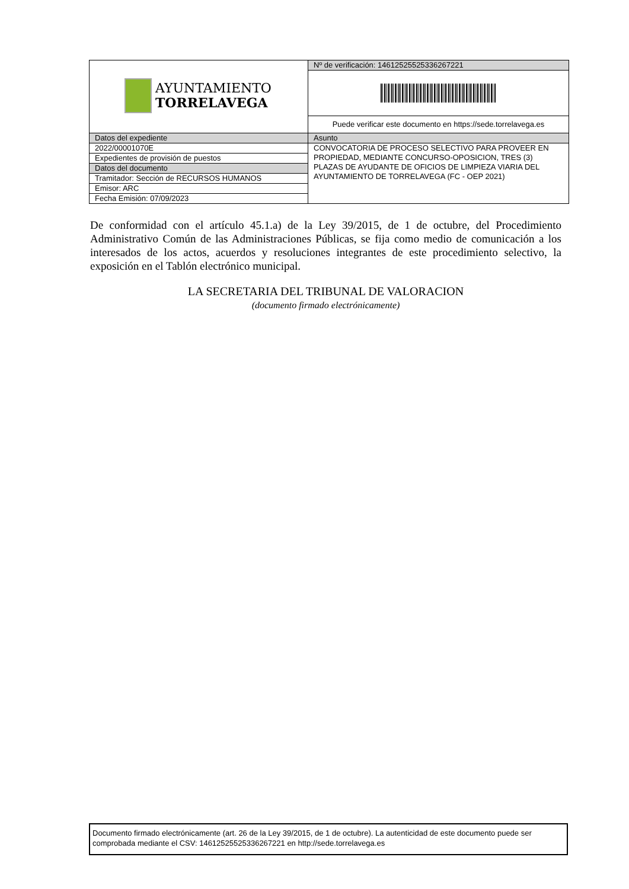| AYUNTAMIENTO TORRELAVEGA | Nº de verificación: 14612525525336267221 |
| | Puede verificar este documento en https://sede.torrelavega.es |
| Datos del expediente | Asunto |
| 2022/00001070E | CONVOCATORIA DE PROCESO SELECTIVO PARA PROVEER EN PROPIEDAD, MEDIANTE CONCURSO-OPOSICION, TRES (3) PLAZAS DE AYUDANTE DE OFICIOS DE LIMPIEZA VIARIA DEL AYUNTAMIENTO DE TORRELAVEGA (FC - OEP 2021) |
| Expedientes de provisión de puestos | |
| Datos del documento | |
| Tramitador: Sección de RECURSOS HUMANOS | |
| Emisor: ARC | |
| Fecha Emisión: 07/09/2023 | |
De conformidad con el artículo 45.1.a) de la Ley 39/2015, de 1 de octubre, del Procedimiento Administrativo Común de las Administraciones Públicas, se fija como medio de comunicación a los interesados de los actos, acuerdos y resoluciones integrantes de este procedimiento selectivo, la exposición en el Tablón electrónico municipal.
LA SECRETARIA DEL TRIBUNAL DE VALORACION
(documento firmado electrónicamente)
Documento firmado electrónicamente (art. 26 de la Ley 39/2015, de 1 de octubre). La autenticidad de este documento puede ser comprobada mediante el CSV: 14612525525336267221 en http://sede.torrelavega.es